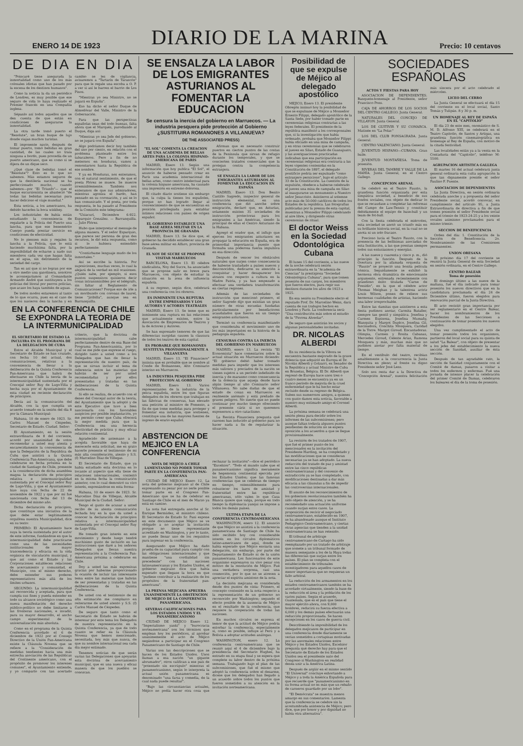ENERO 14 DE 1923 DIARIO DE LA MARINA Precio: 10 centavos
DE DIA EN DIA
"Poincaré tiene asegurada la inmortalidad como uno de los más colosales idiotas que han pasado por la escena de los destinos humanos".
Como la noticia la da un periódico de Londres, es muy posible que ese seguro de vida lo haya realizado el Premier francés en una Compañía inglesa.
Sépanlo así todos aquellos que se den cuenta de que están en condiciones de asegurarse la inmortalidad.
La otra tarde tomó puerto el "Resolute", un bran buque de lujo donde viajan muchos turistas.
El imponente navío, después de tomar puerto, tomó bebidas en gran cantidad, de las cuales no traía ninguna a bordo, pues procedía de un puerto americano, que es como si se dijera de un dique seco.
¿Qué clase de bebidas tomó el "Resolute"? Esto es lo que no sabemos. Más estamos seguros de que la destilería nacional se ha perfeccionado mucho, cuando sabemos—por "El Triunfo"— que el buque excursionista se abasteció "de todas las bebidas necesarias para hacer delicioso el viaje mundial."
Esta noticia, a los americanos, ha debido hacerles la boca wiskhey.
Los industriales de bahía están estudiando la conveniencia de regalarle a la Policía del Puerto una lancha, para que ese benemérito Cuerpo pueda prestar servicio en condiciones de efectividad.
No lo piensen más y regalen la lancha a la Policía, que lo está haciendo muchísima falta, por la imposibilidad de echarse a nado sus miembros cada vez que hagan falta en el agua, sin detrimento de la seriedad del cargo.
Tan es así que si no logran por ese u otro medio una gasolinera, nosotros le aconsejaríamos al Comandante Armando André que sustituyera a los policías del litoral por perros policías, que acaso los haya también de aguas.
De todos modos estaremos al tanto de lo que ocurra, pues en el caso de que los navieros den la lancha y en cambio se les de vigilancia, avisaremos a "Tartarín de Tarascón" para que le regale una escoba a O. P. a ver si así le barren el barrio de Los Pinos.
"Mientras yo sea Ministro, no se jugará en España".
Eso ha dicho el señor Duque de Almodóvar del Valle, Ministro de la Gobernación.
Para que las perspectivas españolas sean del todo buenas, falta ahora que el Marqués, parodiando al Duque, diga así:
"Mientras yo sea Jefe del gobierno, no se jugará con España".
Algo podríamos decir hoy también del uno por ciento, en relación con el problema planteado entre los tabacaleros. Pero a fin de no meternos en honduras, vamos a remontarnos hasta la República de ese nombre.
Y ya en Honduras, nos enteramos, con el natural sentimiento, de que el poeta Flórez se muere. Se muerre irremisiblemente. También nos enteramos de que sus admiradores, mientras agoniza el bardo, han pensado en su coronación, y así se lo han comunicado. Y el poeta, por toda respuesta, le ha pasado al Presidente de la Comisión este telegrama:
"Usiacurí, Diciembre 6-922. Esparquio González. — Barranquilla. ... Julio Flórez.
Hubo que interpretar el mensaje de alguna manera. Y el señor Esparquio, que parece ser persona de gran des recursos, le dió esta respuesta, como si lo hubiera entendido perfectamente:
"Contúrbame lenguaje mudo de los inmortales."
Así se escribe la historia. Por suposiciones, muchas veces, lo cual la alejará de la verdad en mil ocasiones. ¿Quién sabe, por ejemplo, si esos puntos suspensivos quisieron decir cosas intransmisibles por el telégrafo, sin faltar al Reglamento de Comunicaciones? Porque eso de irle a un moribundo con coronas de laurel, tiene "jiribilla", aunque sea en Barranquilla.
EN LA CONFERENCIA DE CHILE SE EXPONDRA LA TEORIA DE LA INTERMUNICIPALIDAD
EL SECRETARIO DE ESTADO LA INCLUIRA EN EL PROGRAMA DE LA DELEGACION DE CUBA
Entre el Alcalde Municipal y el Secretario de Estado se han cruzado, con fecha 10 del actual, dos comunicaciones, relativas a la conveniencia de llevar a la deliberación de la Quinta Conferencia Pan-Americana que habrá de efectuarse en Chile la teoría de la intermunicipalidad sustentada por el Concejal señor Ruy de Lugo-Viña y hecha suya por el Ayuntamiento de esta ciudad en reciente declaración de principios.
Decía así la comunicación del Alcalde, con la que cumplía un acuerdo tomado en la sesión del día 8 por la Cámara Municipal:
Habana, 10 de enero de 1923. Sr. Carlos Manuel de Céspedes, Secretario de Estado. Ciudad. Señor:
El Ayuntamiento, en la sesión extraordinaria de 8 del corriente, acordó por unanimidad de votos recomendar a usted muy atenta y encarecidamente la conveniencia de que la Delegación de la República de Cuba que asistirá a la Quinta Conferencia Pan-Americana, que debe celebrarse en fecha próxima en la ciudad de Santiago de Chile, presente a la consideración de dicha asamblea magna la declaración de principios relativa e intermunicipalidad sustentada por el Concejal señor Ruy de Lugo-Viña, y que el Ayuntamiento hizo suya con fecha de 22 de noviembre de 1922 y que por mí fué sancionada con fecha del 13 de diciembre del mismo año.
Dicha declaración de principios, que constituye una iniciativa de la que debe estar legítimamente orgullosa nuestra Municipalidad, dice en su texto:
PRIMERO: El Ayuntamiento hace suya la teoría sustentada por el autor de este informe, fundándose en que la intermunicipalidad debe practicarse como una de las necesidades institucionales de mayor trascendencia y eficacia en la vida orgánica de vinculación municipal, y que así como el Estado y las Corporaciones establecen relaciones de acercamiento y comunidad, el Municipio, con el mismo derecho, debe extender sus poderes representativos más allá de los límites urbanos.
SEGUNDO: La intermunicipalidad así reconocida y aceptada, para que cumpla sus fines y pueda extender en todo su alcance sociológico como una nueva manifestación del derecho público-político no debe limitarse a las fronteras nacionales, e invadir, para su mayor desarrollo, el ancho campo experimental de la universalización más absoluta.
Como en el programa de la Quinta Conferencia acordado el 6 de diciembre de 1922 por el Consejo Directivo de la Unión Pan-Americana existe la Cláusula Novena que se refiere a la "Consideración de medidas tendientes hacia una más estrecha asociación de las Repúblicas del Continente americano, con el propósito de promover los intereses comunes", el Ayuntamiento entiende, y yo comparto con tan acertado criterio, que la doctrina de intermunicipalidad cabe perfectamente dentro de esa Base del Programa Pan-Americanista, por lo cual se me pide que exprese el ruego, dirigido tanto a usted como a los Delegados que han de llevar la representación de nuestro país, de que se sirvan incluir el tema de referencia entre las materias que habrán de ser por usted recomendadas y por ellos presentadas y tratadas en las deliberaciones de la Quinta Conferencia.
Si ello se realiza, de acuerdo con el deseo del Concejal autor de la teoría, del Ayuntamiento que la adoptó y de este Ejecutivo que tuvo a bien sancionarla con los favorables auspicios por posible implantación, yo me permito creer que Cuba ofrecerá la mejor medida para que la Conferencia sea una herencia efectividad de práctica y muy eficaz relación continental.
Agradecido de antemano a la acogida favorable que haya de merecerle esta solicitud, me es grato hacerle presente el testimonio de mi más alta consideración, atento y S.S. (f) Marcelino Díaz de Villegas.
El Secretario de Estado, que ya había estudiado esta doctrina en lo tocante al aspecto que ella tiene de relaciones internacionales, contestó en la misma fecha la comunicación anterior, con lo cual demostró su vivo interés, expresándose en esta forma:
Habana, 10 de enero de 1923. Sr. Marcelino Díaz de Villegas, Alcalde Municipal de la Ciudad. Señor:
Tengo el gusto de acusar a usted recibo de su atenta comunicación fechada hoy en la que da usted a conocer la declaración de principios relativa a intermunicipalidad sustentada por el Concejal señor Ruy de Lugo-Viña.
He tomado gran interés en este movimiento y desde luego tendré muchísimo gusto de incluirlo en las instrucciones que daré a los señores Delegados que llevan nuestra representación a la Conferencia Pan-Americana próxima a celebrarse en Chile.
Doy a usted las más expresivas gracias por haberme proporcionado la ocasión de incluir tan interesante tema entre las materias que habrán de ser presentadas y tratadas en las deliberaciones de la Quinta Conferencia.
De usted con el testimonio de mi alta estimación me complazco en reiterarme de usted atento y S.S. (f) Carlos Manuel de Céspedes.
De seguro que tanto como el Secretario de Estado se habrán de interesar por este tema los Delegados de nuestra representación en la Quinta Conferencia, ya que de todo cuanto se refier ea la Cláusula Novena que hemos mencionado, necesitada, hoy más que nunca, de que su nombre internacional sea cada día mejor estimado.
Tenemos noticias de que serán varias las Delegaciones que apoyarán esta doctrina de acercamiento municipal, que es una nueva y eficaz manera de que los pueblos se conozcan.
SE ENSALZA LA LABOR DE LOS EMIGRANTES ASTURIANOS AL FOMENTAR LA EDUCACION
Se censura la inercia del gobierno en Marruecos. — La industria pesquera pide protección al Gobierno
¿SUSTITUIRA ROMANONES A VILLANUEVA?
DE THE ASSOCIATED PRESS)
"EL SOL" COMENTA LA CREACION DE UNA ACADEMIA DE BELLAS ARTES PARA LA COLONIA HISPANO-AMERICANA DE PARIS
MADRID, Enero 13. Según una información que hoy publica "El Sol", el anuncio de haberse pensado crear en París una academia internacional de bellas artes, como centro intelectual para la colonia hispano americana, ha causado una impresión en extremo dolorosa.
El citado diario sostiene sin embargo que, la culpa la tienen los españoles, porque no han logrado llegar al convencimiento de que se encuentran en posición privilegiada para entablar íntimos relaciones con países de origen español.
EL GOBIERNO ESTABLECE UNA BASE AEREA MILITAR EN LA PROVINCIA DE GRANADA
MADRID, Enero 13. Se dice que, el gobierno ha decidido establecer una gran base aérea militar en Alfaro, provincia de Granada.
EL NOY DE SUCRE SE PROPONE VISITAR MARRUECOS
BARCELONA, Enero 13. El célebre sindicalista, Noy del Sucre, ha anunciado que se propone salir en breve para Marruecos, con objeto de estudiar la situación en la zona de influencia española.
A su regreso, según dice, celebrará una conferencia con los obreros.
ES INMINENTE UNA RUPTURA ENTRE EMPRESARIOS Y LOS AUTORES Y ACTORES TEATRALES
MADRID, Enero 13. Se teme que es inminente una ruptura en las relaciones que actualmente existen, entre la Asociación de Empresarios de Teatros y la de Actores y Autores.
Se han expresado temores de que las diferencias surgidas causen la clausura de todos los teatros de esta capital.
ES PROBABLE QUE ROMANONES SUSTITUYA PROVISIONALMENTE A VILLANUEVA
MADRID, Enero 13. "El Financiero" insinúa que es probable que se nombre al Conde de Romanones, Alto Comisario interino en Marruecos.
LA INDUSTRIA PESQUERA PIDE PROTECCION AL GOBIERNO
MADRID, Enero 13. Varios representantes de la industria de la pesca española, entre los que figuran delegados de los obreros que trabajan en las fábricas de conservas, han elevado una petición al ministro de Fomento, a fin de que tome medidas para proteger y fomentar esa industria, que sostienen, constituye una de las mayores fuentes de ingreso de erario español.
Afirman que es necesario construir puertos en ciertos puntos de las costas de la Península que sirvan de refugio durante los temporales, y que se concierten tratados comerciales que la protejan contra la competencia extranjera.
SE ENSALZA LA LABOR DE LOS EMIGRANTES ASTURIANOS AL FOMENTAR LA EDUCACION EN ESPAÑA
MADRID, Enero 13. Don Benito Castillo Sagredo, inspector general de instrucción elemental, en una conferencia que dió anoche sobre emigración, declaró que, en Asturias, solamente existen 35 sociedades de instrucción protectoras para los emigrantes a las Américas, siendo la principal de ellas el Centro Asturiano de la Habana.
Agregó el orador que, el influjo que ejercen los emigrantes asturianos en propagar la educación en España, era de primordial importancia puesto que formaba una poderosa fuerza impulsiva en esa dirección.
Después de vencer los obstáculos naturales que surjen como consecuencia de haberse trasladado a países nuevos y desconocidos, dedicaron su atención a conquistar y hacer desaparecer los atrasos con respecto a cultura en la Madre Patria, y ya han empezado a efectuar una verdadera transformación en ciertas regiones.
Además de las sociedades de instrucción que mencionó primero, el señor Sagredo dijo que existían un gran número de otras escuelas fundadas particularmente por benefactores acaudalados que fueron en un tiempo emigrantes asturianos.
Terminó su conferencia manifestando que consideraba el movimiento uno de los más importantes en la historia de la pedagogía española.
CENSURAS CONTRA LA INERCIA DEL GOBIERNO EN MARRUECOS
MADRID, enero 13. La revista "El Economista" hace comentarios sobre la actual situación en Marruecos diciendo: "El gobierno debió haber tomado medidas para impedir que los intereses más valiosos y preciados de la nación se viesen sujetos a un período indefinido de inercia y de marasmo como consecuencia de la dolencia que aqueja desde hace algún tiempo al ulto Comisario señor Villanueva. No sabe dudas de que el estado de cosas en Marruecos es realmente anómalo y está preñado de graves peligros. No suerte que no puede continuar por mucho tiempo ofreciendo el presente cáriz si no queremos exponernos a otro cataclismo.
La Revista Financiera pregunta qué razones han inducido al gobierno para no hacer nada a fin de regularizar la situación.
ABSTENCION DE MEJICO EN LA CONFERENCIA
NOTA DE MEJICO A CHILE LAMENTANDO NO PODER TOMAR PARTE EN LA CONFERENCIA PAN-AMERICANA
CIUDAD DE MEJICO Enero 12. La nota del gobierno mejicano al de Chile expresando su pesar por no serle posible tomar parte en el Congreso Pan-Americano que se ha de celebrar en Santiago de Chile en el mes de Marzo ya está en camino.
La nota fué entregada anoche al Sr. Enrique Bermúdez, el ministro chileno. El Secretario de Estado Sr. Pani expone en este documento que Méjico se ve obligado a no aceptar la invitación porque no tiene representante acreditado en Washington, y por lo tanto, no puede llenar uno de los requisitos para ingresar en la conferencia.
Asegurando que Méjico ha dado prueba de su capacidad para cumplir con las obligaciones internacionales y que mantiene "una cordialidad sin precedente" con las naciones latinoamericanas y los Estados Unidos, el gobierno mejicano dice que había esperado que llegase la hora en que "pudiese contribuir a la realización de los propósitos de la fraternidad pan-americana".
LA PRENSA MEJICANA APRUEBA UNANIMEMENTE LA OBSTENCION DE MEJICO DE LA CONFERENCIA PANAMERICANA.
SEVERAS CALIFICACIONES PARA LOS ESTADOS UNIDOS Y EL PANAMERICANISMO
CIUDAD DE MEJICO Enero 12. "Imperialismo yanki" y "burocracia norteamericana" son los términos que emplean hoy los periódicos, al aprobar unánimemente el acto de Méjico negándose a participar en el Congreso Panamericano de Santiago de Chile.
Varias son las descripciones que se hacen de los Estados Unidos. Unos llaman a esa nación "un gigante abrumador", otros califican a ese país de "potentado sin escrúpulo" mientras el panamericanismo, según lo interpreta la actual unión panamericana es denominado "una farsa y comedia, de la cual nada puede resultar".
"Bajo las circunstancias actuales, Méjico no podía hacer otra cosa que rechazar la invitación"—dice el periódico "Excelsior". "Todo el mundo sabe que el panamericanismo significa meramente de hegemonía continental ejercida por los Estados Unidos; que las famosas conferencias que se celebran de tiempo en tiempo, ostensiblemente para robustecer los lazos de amistad y fraternidad entre las repúblicas americanas, sólo valen lo que Casa Blanca quiere que valga, porque en todo tiempo la diplomacia yanqui se impone a todos los demás países.
ULTIMA ETAPA DE LA CONFERENCIA CENTROAMERICANA
WASHINGTON, enero 12. El anuncio de que Méjico no asistirá a la conferencia panamericana de Santiago de Chile ha sido recibido hoy con considerable interés en los círculos diplomáticos latino-americanos de aquí, donde se había esperado que Méjico enviaría una delegación, sin embargo, por parte del Departamento de Estado ni de la unión panamericana. Los funcionarios de este organismo expresaron su vivo pesar con motivo de la resolución de Méjico. Fué una verdadera sorpresa, casi una conmoción, por lo que no se atreven a apreciar el espíritu amistoso de la nota.
La decisión mejicana es considerada desde dos puntos de vista: Primero, el concepto contenido en la nota respecto a la representación de un gobierno no reconocido por Washington; segundo el efecto posible de la ausencia de Méjico en el resultado de la conferencia, que requiere la cooperación de todas las naciones.
En muchos círculos se expresa el temor de que la actitud de Méjico podría estorbar la conferencia, especialmente si, como es posible, influye al Perú y a Bolivia a adoptar actitudes análogas.
WASHINGTON, enero 12. La conferencia centroamericana que se reunió aquí el 4 de diciembre bajo la presidencia del Secretario Hughes, ha entrado en su etapa final y se espera que complete su labor dentro de la próxima semana. Trabajando bajo el plan de las subcomisiones, que fué el mismo que adoptó la conferencia sobre el desarme, dicese que los delegados han llegado a un acuerdo sobre todos los puntos que fueron sometidos a su atención en la invitación norteamericana.
Posibilidad de que se expulse de Méjico al delegado apostólico
MEJICO, Enero 13. El presidente Obregón insinuó hoy la posibilidad de que se expulsase de Méjico a Monseñor Ernesto Filippi, delegado apostólico de la Santa Sede, por haber tomado parte en ceremonias religiosas contrarias a las leyes federales. El presidente de la república manifestó a los corresponsales que, si la investigación que había ordenado, probaba que Monseñor Filippi había oficiado en una misa de campaña, y en otras ceremonias que se celebraron el jueves en Silao, Estado de Guanajuato, y las averiguaciones practicadas indicaban que esa participación en ceremonias religiosas era contraria a las leyes vigentes contenidas en la Constitución de 1897, el delegado pontificio podría ser expulsado "como extranjero pernicioso", bajo el artículo 33 de la Constitución. La cuestión de la expulsión, obedece a haberse celebrado el jueves una misa de campaña en Silao al inaugurarse un monumento a Nuestro señor Jesucristo. Asistieron al solemne acto más de 50.000 católicos de todos los Estados de la república. Las fotografías publicadas por la prensa de esta capital, muestran a Monseñor Filippi celebrando al aire libre, y dirigiendo otras ceremonias de ritual.
El doctor Weiss en la Sociedad Odontológica Cubana
El lunes 15 del corriente, a las nueve de la noche celebrará sesión extraordinaria en la "Academia de Ciencias" la prestigiosa "Sociedad Odontológica Cubana", para que tomen posesión de sus cargos, los miembros que fueron electos, para regir sus destinos durante los años de 1923 a 1925.
En esa sesión su Presidente electo el reputado Prof. Dr. Marcelino Weiss, dará cuenta de sus trabajos hechos en Londres y París. La conferencia será: "Una contribución más sobre el estudio de la "Piorrea Alveolar".
De seguro que asistirán los socios y algunas personalidades invitadas.
DR. NICOLAS ALBERDI
En su residencia de la Víbora se encuentra bastante mejorado de la grave dolencia que adquirió en Europa el Dr. Nicolás Alberdi y Golzarri, ex Senador de la República y actual Ministro de Cuba en Bruselas, Bélgica. El Dr. Alberdi que regresó de Europa hace unos tres o cuatro meses se encuentra ya en un franco período de mejoría de la cruel enfermedad que le ha hecho estar recluido desde su regreso de Bélgica. Suben sus numerosos amigos, a quienes con gusto damos esta noticia, favorable a nuestro muy estimado amigo el Coronel Alberdi.
La próxima semana se celebrará una sesión plena para decidir sobre los informes de las subcomisiones; pero aunque faltan todavía algunos puntos pendientes de solución no se espera oposición a los acuerdos a que se llegue provisionalmente.
La revisión de los tratados de 1907, que fué el primer punto de los mencionados en la invitación del Presidente Harding, se ha completado y las modificaciones que se consideran necesarias ya se han adoptado. La nueva redacción del tratado de paz y amistad entre las cinco repúblicas centroamericanas y del convenio de extradicción ya se han completado, con modificaciones destinadas a dar más eficacia a las cláusulas a fin de impedir las controversias internacionales.
El asunto de los reconocimientos de los gobiernos revolucionarios también ha sido objeto de atención, y se ha recomendado una actuación uniforme cuando surjan estos casos. La proposición de revivir el negociado centroamericano, establecido en 1907, se ha abandonado aunque el Instituto Pedagógico Centroamericano, y ciertas otras agencias que tienden a la unidad centroamericana se han retenido.
El tribunal de arbitraje centroamericano de Cartago ha sido reemplazado por un tratado de arbitraje que somete a un tribunal formado de manera semejante a los de la Haya todas las diferencias que surjan entre los países. El plan se completa con el establecimiento de tribunales investigadores para aquellos casos de menor importancia que no requieran un fallo arbitral.
La reducción de los armamentos en los estados centroamericanos también se ha acordado virtualmente, siendo la base de la reducción el área y la población de los varios países. Según el acuerdo, Guatemala, que es el país que tiene el mayor ejército ahora, con 9,000 hombres, reducirá su fuerza efectiva a 6,000 y los demás países efectuarán una reducción proporcionada. Se hacen excepciones en los casos de guerra civil.
Describiendo la imposibilidad de los delegados mejicanos de participar en una conferencia donde diariamente se verían sometidos a cortapisas motivadas por las anormales relaciones entre Méjico y los Estados Unidos, Excelsior pregunta qué derecho hay para que el Secretario de Estado de los Estados Unidos sea el presidente nato del Congreso si Washington en realidad desea unir a la América Latina.
Después de argüir en el mismo sentido "El Universal" concluye exhortando a Méjico y a toda la América Española para que recuerde que "panamericanismo en su forma actual no es más que un rebaño de carneros guardado por un lobo".
"El Demócrata" se muestra menos amargo en sus comentarios. Lamenta que la conferencia se celebre sin la acostumbrada asistencia de Méjico; pero dice, que por honor y por dignidad no había otra alternativa".
SOCIEDADES ESPAÑOLAS
ACTOS Y FIESTAS PARA HOY
ASOCIACION DE DEPENDIENTES. Banquete-homenaje al Presidente, señor Francisco Pons.
CAJA DE AHORROS DE LOS SOCIOS DEL CENTRO GALLEGO. Junta General.
NATURALES DEL CONCEJO DE VILLAYON. Junta General.
LOS DE GUITIVIR Y SU COMARCA. Matinée en "La Polar."
LOS DEL CLUB FONSAGRADA. Junta General.
CENTRO VALENCIANO. Junta General.
JUVENTUD HISPANO—CUBANA. Gran baile.
JUVENTUD MONTAÑESA. Toma de posesión.
RIVERAS DEL TAMBRE Y VALLE DE LA MAHIA. Junta General, en el Centro Gallego.
CONCEPCION ARENAL
Se celebró en el Teatro Fausto, la grandiosa función organizada por esta simpática sociedad, a beneficio de sus fondos sociales, con objeto de dedicar lo que se recaudase a completar las reformas del Campo de Law-Tennis y constituir debidamente el equipo de base-ball y un team de fot-ball.
Con la fiesta celebrada el miércoles, esta sociedad se anotó un triunfo más en su brillante historia social, en la cual no se anota ni un solo fracaso.
Precioso lucía el Teatro Fausto, con la presencia de las bellísimas asociadas de esta Institución, a las que prestan siempre todos sus entusiasmos y energías.
A las nueve y cuarenta y cinco p. m., dió principio la función. Después de la Overtura por la afamada orquesta de "Fausto" se proyectó una bonita película cómica. Seguidamente se exhibió la hermosa obra dramática de emocionante argumento, estrenada recientemente con grandioso éxito titulada "Carne de Presidio", en la que el célebre actor Thomas Meighan y la talentosa actriz Louis Wilson, ponen de relieve sus hermosas cualidades de artistas, haciendo una labor irreprochable.
Entre las damitas que asistieron a esta fiesta pudimos anotar, Carmita Bataller, siempre tan gentil y simpática. Josefina y Carmen Espinosa, Josefina Mumañy, Blanquita y Margot Duplco, Josefina Gil, fascinadora, Conchita Mosquera, Caridad de la Torre. Margot Giroud. Encantadoras. Olimpia, Carmen y Rosita Cabanas, Mercedes Giroud, Celeste Arias, Ramona Mosquera y más, muchas más que no pudimos anotar por falta material de tiempo.
En el vestíbulo del teatro, recibían amablemente a la concurrencia la Junta Directiva en pleno; al frente su digno Presidente señor José Lens.
Solo nos resta dar a la Directiva de "Concepción Arenal", nuestra felicitación más sincera por el acto celebrado el miércoles.
LICEO DEL CERRO
La Junta General se efectuará el día 15 del corriente en el local social, Santo Tomás y Tulipán. 8 y 30 p. m.
UN HOMENAJE AL REY DE ESPAÑA EN EL "CAPITOLIO"
El día 23 de este mes, onomástico de S. M. D. Alfonso XIII, se celebrará en el Teatro Capitolio, de Santos y Artigas, una grandiosa función cinematográfica en homenaje al Rey de España, con motivo de la citada festividad.
Las localidades están ya a la venta en la Contaduría del "Capitolio", teléfono M-5500.
AGRUPACION ARTISTICA GALLEGA
El martes 16 del actual celebrará junta general ordinaria esta culta agrupación la que tan dignamente preside el señor Paulino F. Puente.
ASOCIACION DE DEPENDIENTES
La Junta Directiva, en sesión ordinaria celebrada anoche y a propuesta del señor Presidente social, acordó convocar, en cumplimiento del artículo 95, a Junta Extraordinaria de directiva a fin de que tomen posesión el señor Presidente social para el trienio de 1923-24-25 y a los veinte vocales asimismo proclamados para el mismo trienio.
SECCION DE BENEFICENCIA
Orden del día: 1. Constitución de la Sección de Beneficencia. 2o. Nombramiento de las Comisiones permanentes.
UNION ORESANA
El próximo día 17 del corriente se reunirá la Junta General de esta Sociedad en sesión ordinaria, en el Centro Gallego.
CENTRO BALEAR
Toma de posesión
El domingo último a las nueve de la mañana, fué el día indicado para tomar posesión los nuevos directivos que en la candidatura proclamada el día 24 de Diciembre último, fueron elegidos para renovación parcial de la Junta Directiva.
El acto revistió gran importancia por ser reglamentario en el Centro Balear, hacer los nombramientos de los Presidentes de las Secciones a continuación de tomar posesión los nuevos elegidos.
Una vez cumplimentado el acto de tomar posesión todos los organismos, partieron del local social para su quinta de salud "La Balear", con objeto de presentar a los jefes del establecimiento la nueva sección de Sanidad, auxiliar de ésta sección.
Después de tan agradable rato, la sección de Sanidad conjuntamente con el Comité de damas, pasaron a visitar a todos los enfermos y enfermas. Fué una jornada de intenso placer la celebración del primer Comité de Damas, celebraron los baleares el día de la toma de posesión.